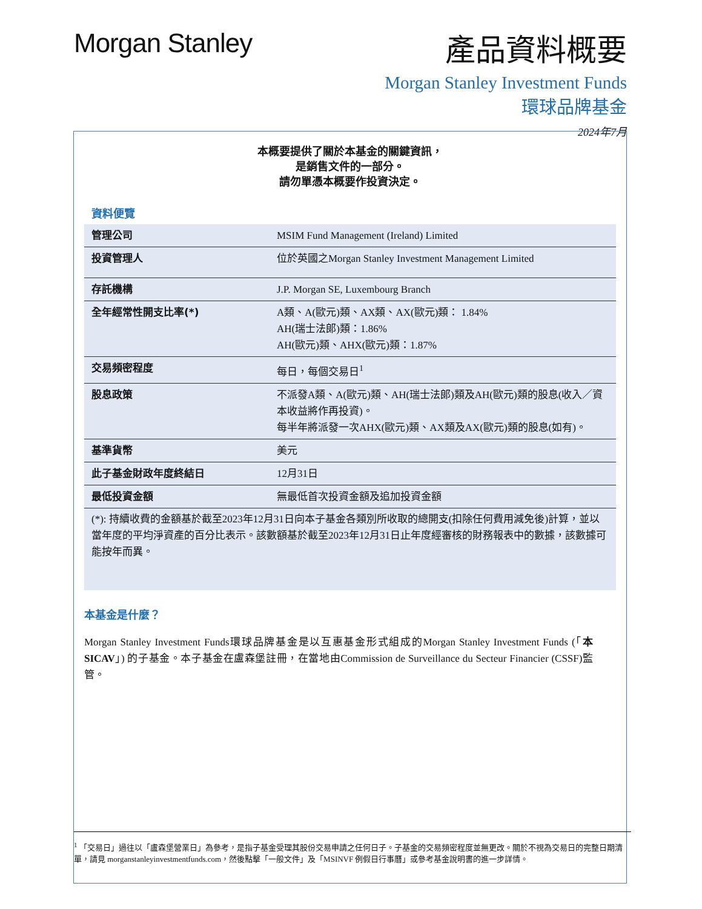Morgan Stanley
產品資料概要
Morgan Stanley Investment Funds
環球品牌基金
2024年7月
本概要提供了關於本基金的關鍵資訊，
是銷售文件的一部分。
請勿單憑本概要作投資決定。
資料便覽
| 管理公司 | MSIM Fund Management (Ireland) Limited |
| 投資管理人 | 位於英國之Morgan Stanley Investment Management Limited |
| 存託機構 | J.P. Morgan SE, Luxembourg Branch |
| 全年經常性開支比率(*) | A類、A(歐元)類、AX類、AX(歐元)類： 1.84% AH(瑞士法郎)類：1.86% AH(歐元)類、AHX(歐元)類：1.87% |
| 交易頻密程度 | 每日，每個交易日<sup>1</sup> |
| 股息政策 | 不派發A類、A(歐元)類、AH(瑞士法郎)類及AH(歐元)類的股息(收入／資本收益將作再投資)。 每半年將派發一次AHX(歐元)類、AX類及AX(歐元)類的股息(如有)。 |
| 基準貨幣 | 美元 |
| 此子基金財政年度終結日 | 12月31日 |
| 最低投資金額 | 無最低首次投資金額及追加投資金額 |
(*): 持續收費的金額基於截至2023年12月31日向本子基金各類別所收取的總開支(扣除任何費用減免後)計算，並以當年度的平均淨資產的百分比表示。該數額基於截至2023年12月31日止年度經審核的財務報表中的數據，該數據可能按年而異。
本基金是什麼？
Morgan Stanley Investment Funds環球品牌基金是以互惠基金形式組成的Morgan Stanley Investment Funds (「本SICAV」) 的子基金。本子基金在盧森堡註冊，在當地由Commission de Surveillance du Secteur Financier (CSSF)監管。
<sup>1</sup> 「交易日」過往以「盧森堡營業日」為參考，是指子基金受理其股份交易申請之任何日子。子基金的交易頻密程度並無更改。關於不視為交易日的完整日期清單，請見 morganstanleyinvestmentfunds.com，然後點擊「一般文件」及「MSINVF 例假日行事曆」或參考基金說明書的進一步詳情。